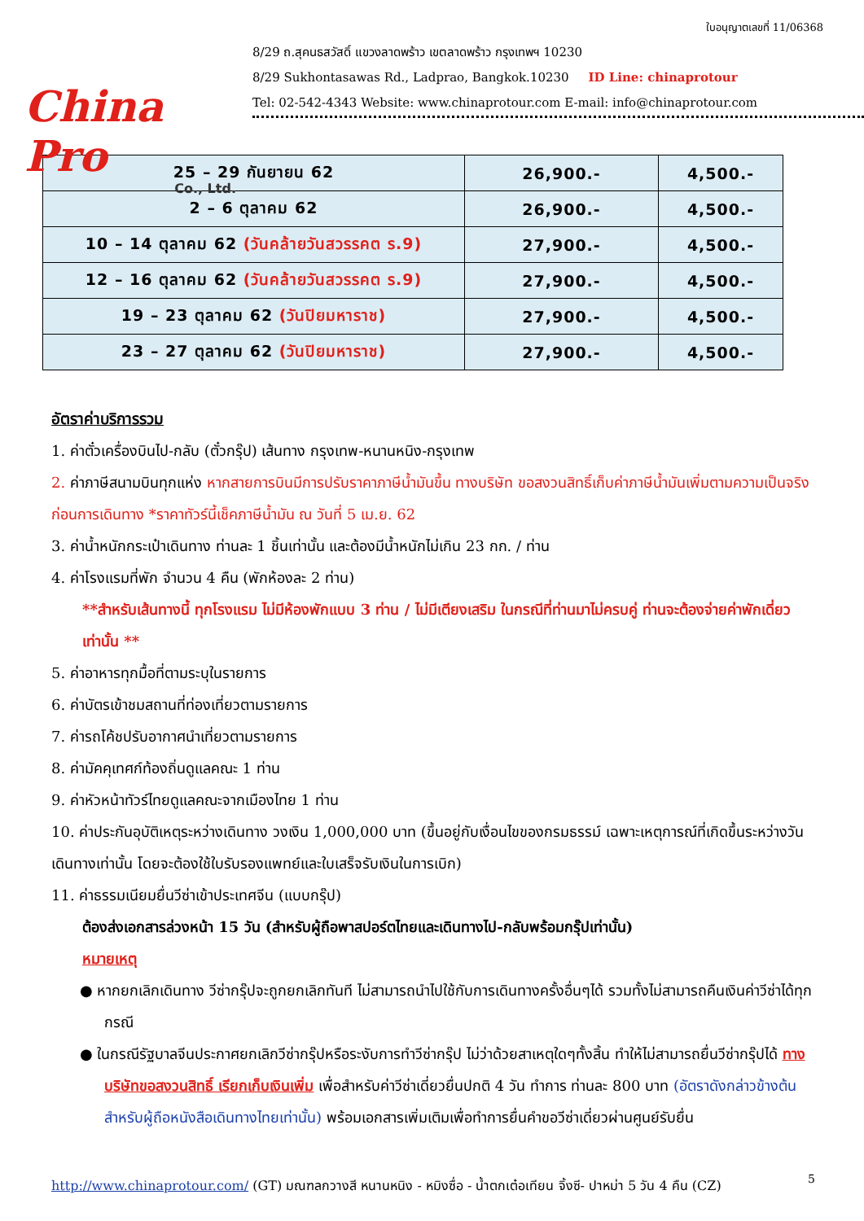China Pro
Co., Ltd.
ใบอนุญาตเลขที่ 11/06368
8/29 ถ.สุคนธสวัสดิ์ แขวงลาดพร้าว เขตลาดพร้าว กรุงเทพฯ 10230
8/29 Sukhontasawas Rd., Ladprao, Bangkok.10230 ID Line: chinaprotour
Tel: 02-542-4343 Website: www.chinaprotour.com E-mail: info@chinaprotour.com
| 25 – 29 กันยายน 62 | 26,900.- | 4,500.- |
| 2 – 6 ตุลาคม 62 | 26,900.- | 4,500.- |
| 10 – 14 ตุลาคม 62 (วันคล้ายวันสวรรคต ร.9) | 27,900.- | 4,500.- |
| 12 – 16 ตุลาคม 62 (วันคล้ายวันสวรรคต ร.9) | 27,900.- | 4,500.- |
| 19 – 23 ตุลาคม 62 (วันปิยมหาราช) | 27,900.- | 4,500.- |
| 23 – 27 ตุลาคม 62 (วันปิยมหาราช) | 27,900.- | 4,500.- |
อัตราค่าบริการรวม
1. ค่าตั๋วเครื่องบินไป-กลับ (ตั๋วกรุ๊ป) เส้นทาง กรุงเทพ-หนานหนิง-กรุงเทพ
2. ค่าภาษีสนามบินทุกแห่ง หากสายการบินมีการปรับราคาภาษีน้ำมันขึ้น ทางบริษัท ขอสงวนสิทธิ์เก็บค่าภาษีน้ำมันเพิ่มตามความเป็นจริง ก่อนการเดินทาง *ราคาทัวร์นี้เช็คภาษีน้ำมัน ณ วันที่ 5 เม.ย. 62
3. ค่าน้ำหนักกระเป๋าเดินทาง ท่านละ 1 ชิ้นเท่านั้น และต้องมีน้ำหนักไม่เกิน 23 กก. / ท่าน
4. ค่าโรงแรมที่พัก จำนวน 4 คืน (พักห้องละ 2 ท่าน)
**สำหรับเส้นทางนี้ ทุกโรงแรม ไม่มีห้องพักแบบ 3 ท่าน / ไม่มีเตียงเสริม ในกรณีที่ท่านมาไม่ครบคู่ ท่านจะต้องจ่ายค่าพักเดี่ยวเท่านั้น **
5. ค่าอาหารทุกมื้อที่ตามระบุในรายการ
6. ค่าบัตรเข้าชมสถานที่ท่องเที่ยวตามรายการ
7. ค่ารถโค้ชปรับอากาศนำเที่ยวตามรายการ
8. ค่ามัคคุเทศก์ท้องถิ่นดูแลคณะ 1 ท่าน
9. ค่าหัวหน้าทัวร์ไทยดูแลคณะจากเมืองไทย 1 ท่าน
10. ค่าประกันอุบัติเหตุระหว่างเดินทาง วงเงิน 1,000,000 บาท (ขึ้นอยู่กับเงื่อนไขของกรมธรรม์ เฉพาะเหตุการณ์ที่เกิดขึ้นระหว่างวันเดินทางเท่านั้น โดยจะต้องใช้ใบรับรองแพทย์และใบเสร็จรับเงินในการเบิก)
11. ค่าธรรมเนียมยื่นวีซ่าเข้าประเทศจีน (แบบกรุ๊ป)
ต้องส่งเอกสารล่วงหน้า 15 วัน (สำหรับผู้ถือพาสปอร์ตไทยและเดินทางไป-กลับพร้อมกรุ๊ปเท่านั้น)
หมายเหตุ
● หากยกเลิกเดินทาง วีซ่ากรุ๊ปจะถูกยกเลิกทันที ไม่สามารถนำไปใช้กับการเดินทางครั้งอื่นๆได้ รวมทั้งไม่สามารถคืนเงินค่าวีซ่าได้ทุกกรณี
● ในกรณีรัฐบาลจีนประกาศยกเลิกวีซ่ากรุ๊ปหรือระงับการทำวีซ่ากรุ๊ป ไม่ว่าด้วยสาเหตุใดๆทั้งสิ้น ทำให้ไม่สามารถยื่นวีซ่ากรุ๊ปได้ ทางบริษัทขอสงวนสิทธิ์ เรียกเก็บเงินเพิ่ม เพื่อสำหรับค่าวีซ่าเดี่ยวยื่นปกติ 4 วัน ทำการ ท่านละ 800 บาท (อัตราดังกล่าวข้างต้น สำหรับผู้ถือหนังสือเดินทางไทยเท่านั้น) พร้อมเอกสารเพิ่มเติมเพื่อทำการยื่นคำขอวีซ่าเดี่ยวผ่านศูนย์รับยื่น
5
http://www.chinaprotour.com/ (GT) มณฑลกวางสี หนานหนิง - หมิงซื่อ - น้ำตกเต๋อเทียน จิ้งซี- ปาหม่า 5 วัน 4 คืน (CZ)